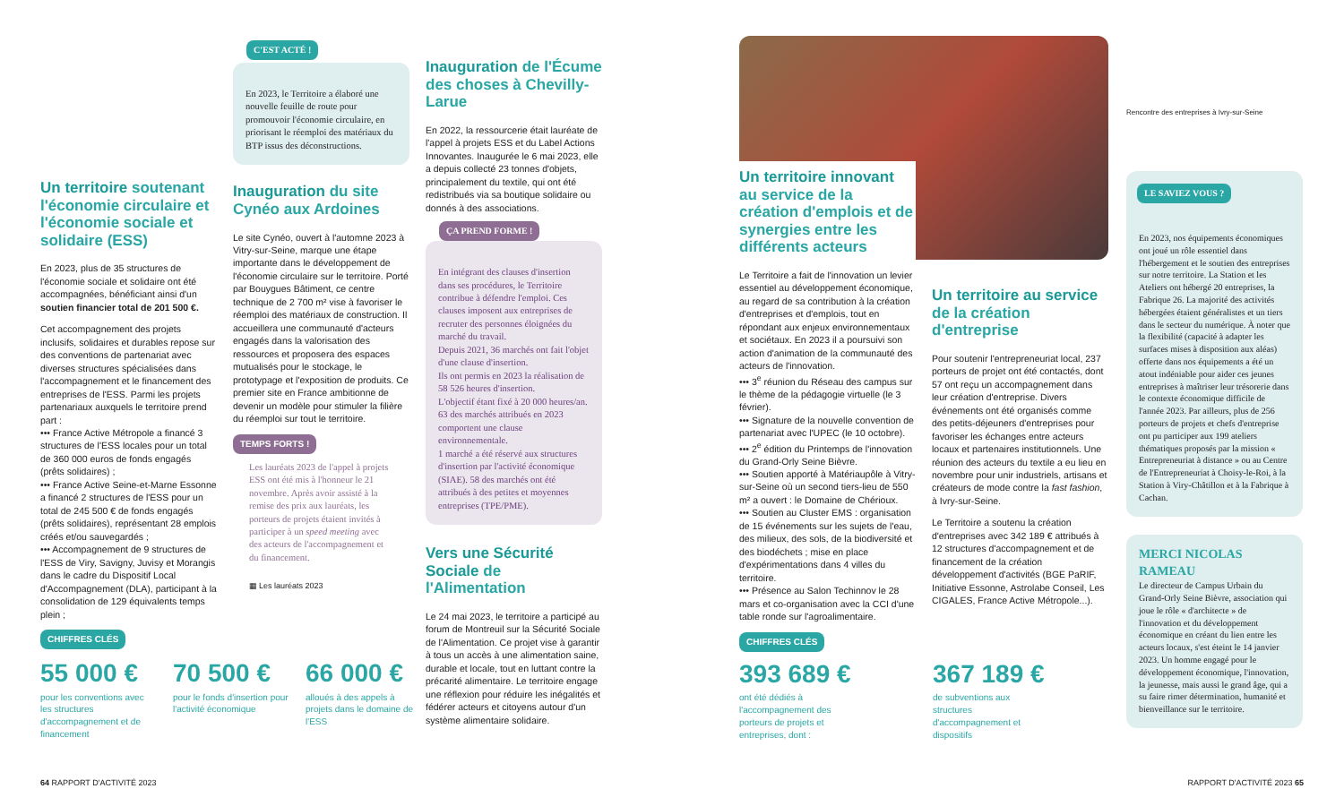Un territoire soutenant l'économie circulaire et l'économie sociale et solidaire (ESS)
En 2023, plus de 35 structures de l'économie sociale et solidaire ont été accompagnées, bénéficiant ainsi d'un soutien financier total de 201 500 €.
Cet accompagnement des projets inclusifs, solidaires et durables repose sur des conventions de partenariat avec diverses structures spécialisées dans l'accompagnement et le financement des entreprises de l'ESS. Parmi les projets partenariaux auxquels le territoire prend part :
••• France Active Métropole a financé 3 structures de l'ESS locales pour un total de 360 000 euros de fonds engagés (prêts solidaires) ;
••• France Active Seine-et-Marne Essonne a financé 2 structures de l'ESS pour un total de 245 500 € de fonds engagés (prêts solidaires), représentant 28 emplois créés et/ou sauvegardés ;
••• Accompagnement de 9 structures de l'ESS de Viry, Savigny, Juvisy et Morangis dans le cadre du Dispositif Local d'Accompagnement (DLA), participant à la consolidation de 129 équivalents temps plein ;
CHIFFRES CLÉS
55 000 €
pour les conventions avec les structures d'accompagnement et de financement
70 500 €
pour le fonds d'insertion pour l'activité économique
66 000 €
alloués à des appels à projets dans le domaine de l'ESS
C'EST ACTÉ !
En 2023, le Territoire a élaboré une nouvelle feuille de route pour promouvoir l'économie circulaire, en priorisant le réemploi des matériaux du BTP issus des déconstructions.
Inauguration du site Cynéo aux Ardoines
Le site Cynéo, ouvert à l'automne 2023 à Vitry-sur-Seine, marque une étape importante dans le développement de l'économie circulaire sur le territoire. Porté par Bouygues Bâtiment, ce centre technique de 2 700 m² vise à favoriser le réemploi des matériaux de construction. Il accueillera une communauté d'acteurs engagés dans la valorisation des ressources et proposera des espaces mutualisés pour le stockage, le prototypage et l'exposition de produits. Ce premier site en France ambitionne de devenir un modèle pour stimuler la filière du réemploi sur tout le territoire.
TEMPS FORTS !
Les lauréats 2023 de l'appel à projets ESS ont été mis à l'honneur le 21 novembre. Après avoir assisté à la remise des prix aux lauréats, les porteurs de projets étaient invités à participer à un speed meeting avec des acteurs de l'accompagnement et du financement.
▦ Les lauréats 2023
Inauguration de l'Écume des choses à Chevilly-Larue
En 2022, la ressourcerie était lauréate de l'appel à projets ESS et du Label Actions Innovantes. Inaugurée le 6 mai 2023, elle a depuis collecté 23 tonnes d'objets, principalement du textile, qui ont été redistribués via sa boutique solidaire ou donnés à des associations.
ÇA PREND FORME !
En intégrant des clauses d'insertion dans ses procédures, le Territoire contribue à défendre l'emploi. Ces clauses imposent aux entreprises de recruter des personnes éloignées du marché du travail.
Depuis 2021, 36 marchés ont fait l'objet d'une clause d'insertion.
Ils ont permis en 2023 la réalisation de 58 526 heures d'insertion.
L'objectif étant fixé à 20 000 heures/an.
63 des marchés attribués en 2023 comportent une clause environnementale.
1 marché a été réservé aux structures d'insertion par l'activité économique (SIAE). 58 des marchés ont été attribués à des petites et moyennes entreprises (TPE/PME).
Vers une Sécurité Sociale de l'Alimentation
Le 24 mai 2023, le territoire a participé au forum de Montreuil sur la Sécurité Sociale de l'Alimentation. Ce projet vise à garantir à tous un accès à une alimentation saine, durable et locale, tout en luttant contre la précarité alimentaire. Le territoire engage une réflexion pour réduire les inégalités et fédérer acteurs et citoyens autour d'un système alimentaire solidaire.
Un territoire innovant au service de la création d'emplois et de synergies entre les différents acteurs
Le Territoire a fait de l'innovation un levier essentiel au développement économique, au regard de sa contribution à la création d'entreprises et d'emplois, tout en répondant aux enjeux environnementaux et sociétaux. En 2023 il a poursuivi son action d'animation de la communauté des acteurs de l'innovation.
••• 3<sup>e</sup> réunion du Réseau des campus sur le thème de la pédagogie virtuelle (le 3 février).
••• Signature de la nouvelle convention de partenariat avec l'UPEC (le 10 octobre).
••• 2<sup>e</sup> édition du Printemps de l'innovation du Grand-Orly Seine Bièvre.
••• Soutien apporté à Matériaupôle à Vitry-sur-Seine où un second tiers-lieu de 550 m² a ouvert : le Domaine de Chérioux.
••• Soutien au Cluster EMS : organisation de 15 événements sur les sujets de l'eau, des milieux, des sols, de la biodiversité et des biodéchets ; mise en place d'expérimentations dans 4 villes du territoire.
••• Présence au Salon Techinnov le 28 mars et co-organisation avec la CCI d'une table ronde sur l'agroalimentaire.
Un territoire au service de la création d'entreprise
Pour soutenir l'entrepreneuriat local, 237 porteurs de projet ont été contactés, dont 57 ont reçu un accompagnement dans leur création d'entreprise. Divers événements ont été organisés comme des petits-déjeuners d'entreprises pour favoriser les échanges entre acteurs locaux et partenaires institutionnels. Une réunion des acteurs du textile a eu lieu en novembre pour unir industriels, artisans et créateurs de mode contre la fast fashion, à Ivry-sur-Seine.
Le Territoire a soutenu la création d'entreprises avec 342 189 € attribués à 12 structures d'accompagnement et de financement de la création développement d'activités (BGE PaRIF, Initiative Essonne, Astrolabe Conseil, Les CIGALES, France Active Métropole...).
CHIFFRES CLÉS
393 689 €
ont été dédiés à l'accompagnement des porteurs de projets et entreprises, dont :
367 189 €
de subventions aux structures d'accompagnement et dispositifs
Rencontre des entreprises à Ivry-sur-Seine
LE SAVIEZ VOUS ?
En 2023, nos équipements économiques ont joué un rôle essentiel dans l'hébergement et le soutien des entreprises sur notre territoire. La Station et les Ateliers ont hébergé 20 entreprises, la Fabrique 26. La majorité des activités hébergées étaient généralistes et un tiers dans le secteur du numérique. À noter que la flexibilité (capacité à adapter les surfaces mises à disposition aux aléas) offerte dans nos équipements a été un atout indéniable pour aider ces jeunes entreprises à maîtriser leur trésorerie dans le contexte économique difficile de l'année 2023. Par ailleurs, plus de 256 porteurs de projets et chefs d'entreprise ont pu participer aux 199 ateliers thématiques proposés par la mission « Entrepreneuriat à distance » ou au Centre de l'Entrepreneuriat à Choisy-le-Roi, à la Station à Viry-Châtillon et à la Fabrique à Cachan.
MERCI NICOLAS RAMEAU
Le directeur de Campus Urbain du Grand-Orly Seine Bièvre, association qui joue le rôle « d'architecte » de l'innovation et du développement économique en créant du lien entre les acteurs locaux, s'est éteint le 14 janvier 2023. Un homme engagé pour le développement économique, l'innovation, la jeunesse, mais aussi le grand âge, qui a su faire rimer détermination, humanité et bienveillance sur le territoire.
64 RAPPORT D'ACTIVITÉ 2023 RAPPORT D'ACTIVITÉ 2023 65